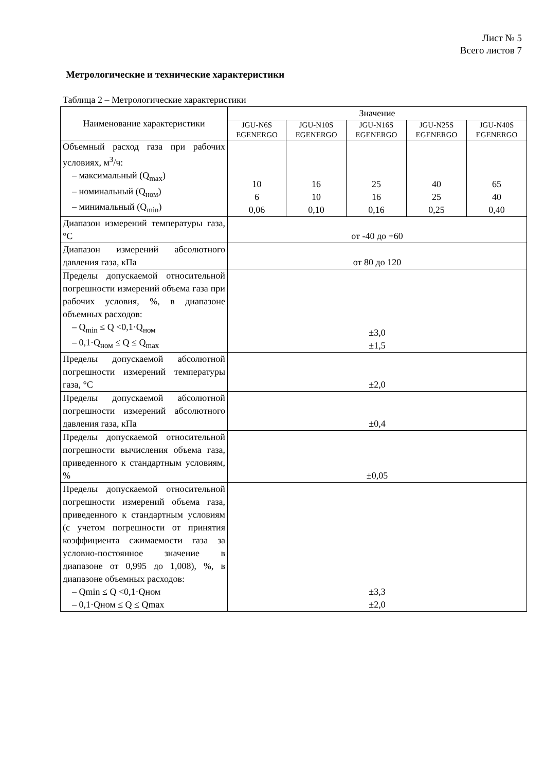Лист № 5
Всего листов 7
Метрологические и технические характеристики
Таблица 2 – Метрологические характеристики
| Наименование характеристики | Значение | | | | |
| --- | --- | --- | --- | --- | --- |
| | JGU-N6S EGENERGO | JGU-N10S EGENERGO | JGU-N16S EGENERGO | JGU-N25S EGENERGO | JGU-N40S EGENERGO |
| Объемный расход газа при рабочих условиях, м<sup>3</sup>/ч: – максимальный (Q<sub>max</sub>) – номинальный (Q<sub>ном</sub>) – минимальный (Q<sub>min</sub>) | 10 6 0,06 | 16 10 0,10 | 25 16 0,16 | 40 25 0,25 | 65 40 0,40 |
| Диапазон измерений температуры газа, °С | от -40 до +60 | | | | |
| Диапазон измерений абсолютного давления газа, кПа | от 80 до 120 | | | | |
| Пределы допускаемой относительной погрешности измерений объема газа при рабочих условия, %, в диапазоне объемных расходов: – Q<sub>min</sub> ≤ Q <0,1·Q<sub>ном</sub> – 0,1·Q<sub>ном</sub> ≤ Q ≤ Q<sub>max</sub> | ±3,0 ±1,5 | | | | |
| Пределы допускаемой абсолютной погрешности измерений температуры газа, °С | ±2,0 | | | | |
| Пределы допускаемой абсолютной погрешности измерений абсолютного давления газа, кПа | ±0,4 | | | | |
| Пределы допускаемой относительной погрешности вычисления объема газа, приведенного к стандартным условиям, % | ±0,05 | | | | |
| Пределы допускаемой относительной погрешности измерений объема газа, приведенного к стандартным условиям (с учетом погрешности от принятия коэффициента сжимаемости газа за условно-постоянное значение в диапазоне от 0,995 до 1,008), %, в диапазоне объемных расходов: – Qmin ≤ Q <0,1·Qном – 0,1·Qном ≤ Q ≤ Qmax | ±3,3 ±2,0 | | | | |